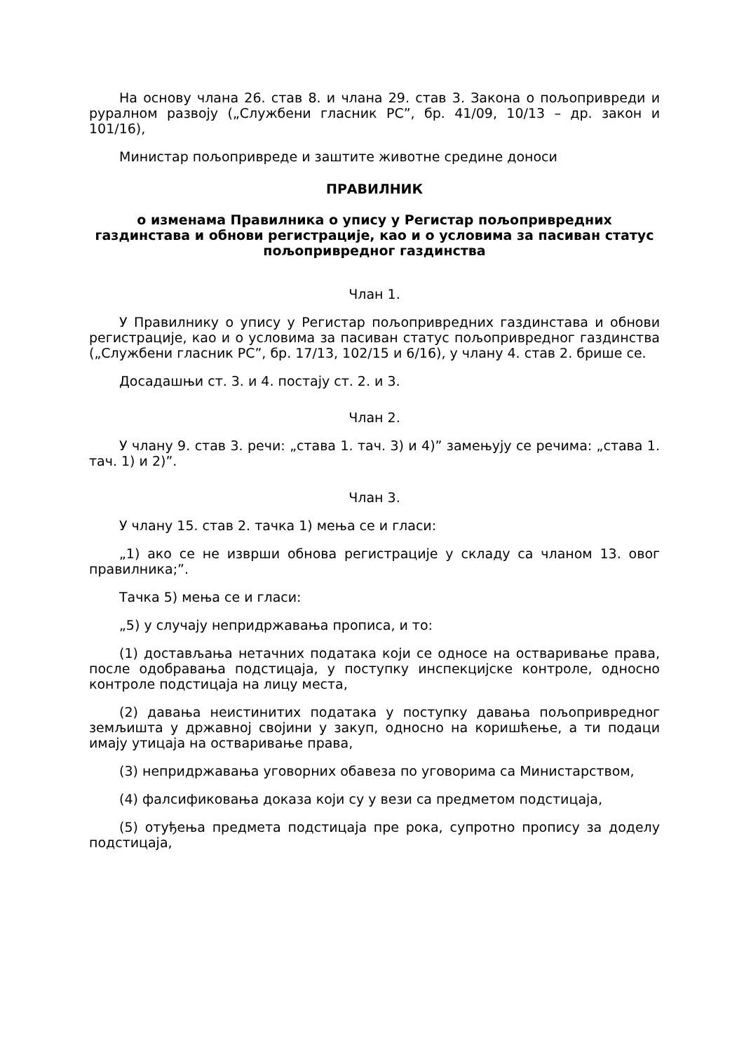На основу члана 26. став 8. и члана 29. став 3. Закона о пољопривреди и руралном развоју („Службени гласник РС”, бр. 41/09, 10/13 – др. закон и 101/16),
Министар пољопривреде и заштите животне средине доноси
ПРАВИЛНИК
о изменама Правилника о упису у Регистар пољопривредних газдинстава и обнови регистрације, као и о условима за пасиван статус пољопривредног газдинства
Члан 1.
У Правилнику о упису у Регистар пољопривредних газдинстава и обнови регистрације, као и о условима за пасиван статус пољопривредног газдинства („Службени гласник РС”, бр. 17/13, 102/15 и 6/16), у члану 4. став 2. брише се.
Досадашњи ст. 3. и 4. постају ст. 2. и 3.
Члан 2.
У члану 9. став 3. речи: „става 1. тач. 3) и 4)” замењују се речима: „става 1. тач. 1) и 2)”.
Члан 3.
У члану 15. став 2. тачка 1) мења се и гласи:
„1) ако се не изврши обнова регистрације у складу са чланом 13. овог правилника;”.
Тачка 5) мења се и гласи:
„5) у случају непридржавања прописа, и то:
(1) достављања нетачних података који се односе на остваривање права, после одобравања подстицаја, у поступку инспекцијске контроле, односно контроле подстицаја на лицу места,
(2) давања неистинитих података у поступку давања пољопривредног земљишта у државној својини у закуп, односно на коришћење, а ти подаци имају утицаја на остваривање права,
(3) непридржавања уговорних обавеза по уговорима са Министарством,
(4) фалсификовања доказа који су у вези са предметом подстицаја,
(5) отуђења предмета подстицаја пре рока, супротно пропису за доделу подстицаја,